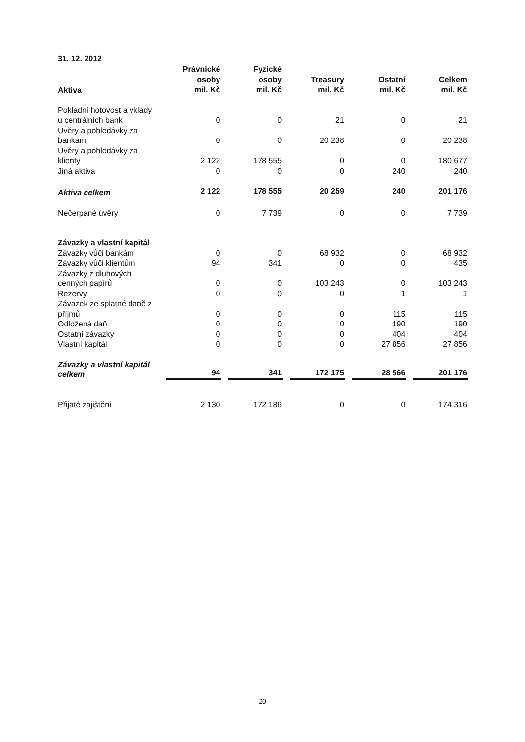31. 12. 2012
| Aktiva | Právnické osoby mil. Kč | Fyzické osoby mil. Kč | Treasury mil. Kč | Ostatní mil. Kč | Celkem mil. Kč |
| --- | --- | --- | --- | --- | --- |
| Pokladní hotovost a vklady u centrálních bank | 0 | 0 | 21 | 0 | 21 |
| Úvěry a pohledávky za bankami | 0 | 0 | 20 238 | 0 | 20 238 |
| Úvěry a pohledávky za klienty | 2 122 | 178 555 | 0 | 0 | 180 677 |
| Jiná aktiva | 0 | 0 | 0 | 240 | 240 |
| Aktiva celkem | 2 122 | 178 555 | 20 259 | 240 | 201 176 |
| Nečerpané úvěry | 0 | 7 739 | 0 | 0 | 7 739 |
| Závazky a vlastní kapitál | | | | | |
| Závazky vůči bankám | 0 | 0 | 68 932 | 0 | 68 932 |
| Závazky vůči klientům | 94 | 341 | 0 | 0 | 435 |
| Závazky z dluhových cenných papírů | 0 | 0 | 103 243 | 0 | 103 243 |
| Rezervy | 0 | 0 | 0 | 1 | 1 |
| Závazek ze splatné daně z příjmů | 0 | 0 | 0 | 115 | 115 |
| Odložená daň | 0 | 0 | 0 | 190 | 190 |
| Ostatní závazky | 0 | 0 | 0 | 404 | 404 |
| Vlastní kapitál | 0 | 0 | 0 | 27 856 | 27 856 |
| Závazky a vlastní kapitál celkem | 94 | 341 | 172 175 | 28 566 | 201 176 |
| Přijaté zajištění | 2 130 | 172 186 | 0 | 0 | 174 316 |
20